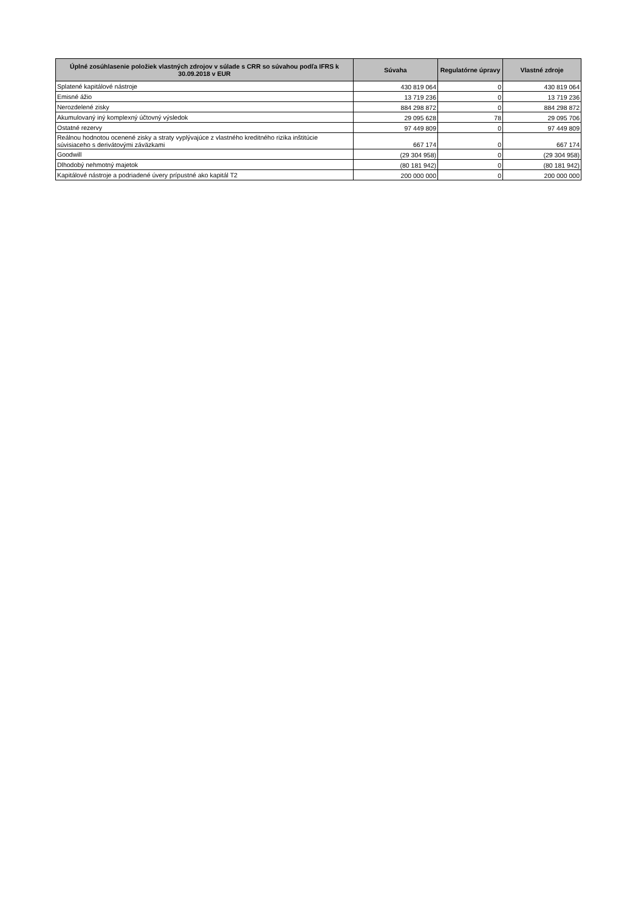| Úplné zosúhlasenie položiek vlastných zdrojov v súlade s CRR so súvahou podľa IFRS k 30.09.2018 v EUR | Súvaha | Regulatórne úpravy | Vlastné zdroje |
| --- | --- | --- | --- |
| Splatené kapitálové nástroje | 430 819 064 | 0 | 430 819 064 |
| Emisné ážio | 13 719 236 | 0 | 13 719 236 |
| Nerozdelené zisky | 884 298 872 | 0 | 884 298 872 |
| Akumulovaný iný komplexný účtovný výsledok | 29 095 628 | 78 | 29 095 706 |
| Ostatné rezervy | 97 449 809 | 0 | 97 449 809 |
| Reálnou hodnotou ocenené zisky a straty vyplývajúce z vlastného kreditného rizika inštitúcie súvisiaceho s derivátovými záväzkami | 667 174 | 0 | 667 174 |
| Goodwill | (29 304 958) | 0 | (29 304 958) |
| Dlhodobý nehmotný majetok | (80 181 942) | 0 | (80 181 942) |
| Kapitálové nástroje a podriadené úvery prípustné ako kapitál T2 | 200 000 000 | 0 | 200 000 000 |